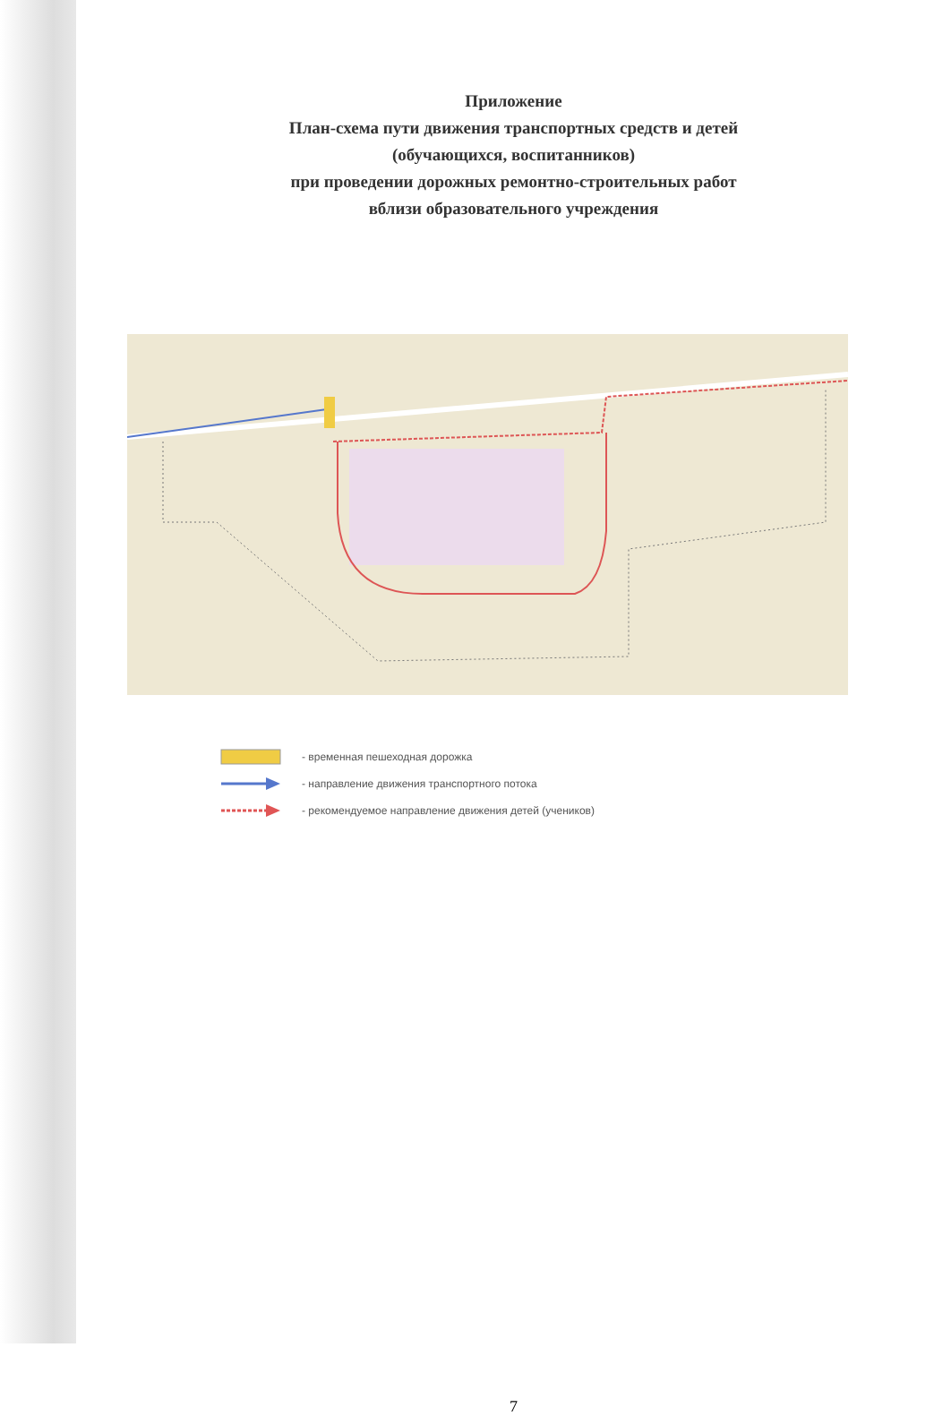Приложение
План-схема пути движения транспортных средств и детей
(обучающихся, воспитанников)
при проведении дорожных ремонтно-строительных работ
вблизи образовательного учреждения
- временная пешеходная дорожка
- направление движения транспортного потока
- рекомендуемое направление движения детей (учеников)
7